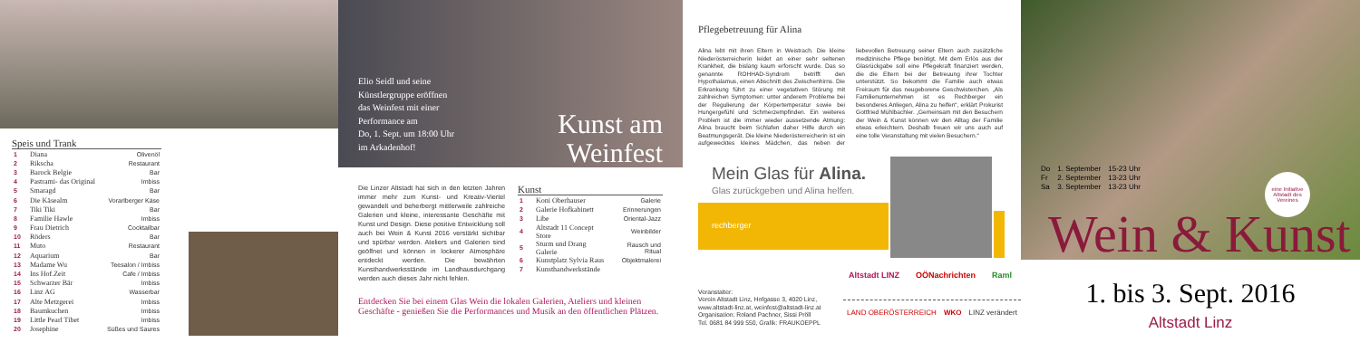Speis und Trank
| 1 | Diana | Olivenöl |
| 2 | Rikscha | Restaurant |
| 3 | Barock Belgie | Bar |
| 4 | Pastrami- das Original | Imbiss |
| 5 | Smaragd | Bar |
| 6 | Die Käsealm | Vorarlberger Käse |
| 7 | Tiki Tiki | Bar |
| 8 | Familie Hawle | Imbiss |
| 9 | Frau Dietrich | Cocktailbar |
| 10 | Röders | Bar |
| 11 | Muto | Restaurant |
| 12 | Aquarium | Bar |
| 13 | Madame Wu | Teesalon / Imbiss |
| 14 | Ins Hof.Zeit | Cafe / Imbiss |
| 15 | Schwarzer Bär | Imbiss |
| 16 | Linz AG | Wasserbar |
| 17 | Alte Metzgerei | Imbiss |
| 18 | Baumkuchen | Imbiss |
| 19 | Little Pearl Tibet | Imbiss |
| 20 | Josephine | Süßes und Saures |
Elio Seidl und seine
Künstlergruppe eröffnen
das Weinfest mit einer
Performance am
Do, 1. Sept. um 18:00 Uhr
im Arkadenhof!
Kunst am
Weinfest
Die Linzer Altstadt hat sich in den letzten Jahren immer mehr zum Kunst- und Kreativ-Viertel gewandelt und beherbergt mittlerweile zahlreiche Galerien und kleine, interessante Geschäfte mit Kunst und Design. Diese positive Entwicklung soll auch bei Wein & Kunst 2016 verstärkt sichtbar und spürbar werden. Ateliers und Galerien sind geöffnet und können in lockerer Atmosphäre entdeckt werden. Die bewährten Kunsthandwerksstände im Landhausdurchgang werden auch dieses Jahr nicht fehlen.
Kunst
| 1 | Koni Oberhauser | Galerie |
| 2 | Galerie Hofkabinett | Erinnerungen |
| 3 | Libe | Oriental-Jazz |
| 4 | Altstadt 11 Concept Store | Weinbilder |
| 5 | Sturm und Drang Galerie | Rausch und Ritual |
| 6 | Kunstplatz Sylvia Raus | Objektmalerei |
| 7 | Kunsthandwerkstände | |
Entdecken Sie bei einem Glas Wein die lokalen Galerien, Ateliers und kleinen Geschäfte - genießen Sie die Performances und Musik an den öffentlichen Plätzen.
Pflegebetreuung für Alina
Alina lebt mit ihren Eltern in Weistrach. Die kleine Niederösterreicherin leidet an einer sehr seltenen Krankheit, die bislang kaum erforscht wurde. Das so genannte ROHHAD-Syndrom betrifft den Hypothalamus, einen Abschnitt des Zwischenhirns. Die Erkrankung führt zu einer vegetativen Störung mit zahlreichen Symptomen: unter anderem Probleme bei der Regulierung der Körpertemperatur sowie bei Hungergefühl und Schmerzempfinden. Ein weiteres Problem ist die immer wieder aussetzende Atmung: Alina braucht beim Schlafen daher Hilfe durch ein Beatmungsgerät. Die kleine Niederösterreicherin ist ein aufgewecktes kleines Mädchen, das neben der liebevollen Betreuung seiner Eltern auch zusätzliche medizinische Pflege benötigt. Mit dem Erlös aus der Glasrückgabe soll eine Pflegekraft finanziert werden, die die Eltern bei der Betreuung ihrer Tochter unterstützt. So bekommt die Familie auch etwas Freiraum für das neugeborene Geschwisterchen. „Als Familienunternehmen ist es Rechberger ein besonderes Anliegen, Alina zu helfen“, erklärt Prokurist Gottfried Mühlbachler. „Gemeinsam mit den Besuchern der Wein & Kunst können wir den Alltag der Familie etwas erleichtern. Deshalb freuen wir uns auch auf eine tolle Veranstaltung mit vielen Besuchern.“
Mein Glas für Alina.
Glas zurückgeben und Alina helfen.
rechberger
Altstadt LINZ OÖNachrichten Raml
Veranstalter:
Verein Altstadt Linz, Hofgasse 3, 4020 Linz,
www.altstadt-linz.at, weinfest@altstadt-linz.at
Organisation: Roland Pachner, Sissi Pröll
Tel. 0681 84 999 550, Grafik: FRAUKOEPPL
LAND OBERÖSTERREICH WKO LINZ verändert
Do
Fr
Sa 1. September
2. September
3. September 15-23 Uhr
13-23 Uhr
13-23 Uhr
eine Initiative Altstadt des Vereines
Wein & Kunst
1. bis 3. Sept. 2016
Altstadt Linz